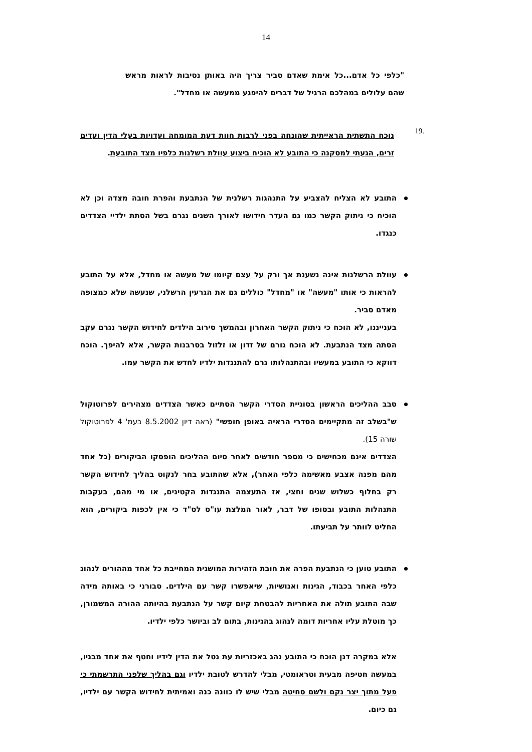14
"כלפי כל אדם...כל אימת שאדם סביר צריך היה באותן נסיבות לראות מראש שהם עלולים במהלכם הרגיל של דברים להיפגע ממעשה או מחדל".
.19
נוכח התשתית הראייתית שהונחה בפני לרבות חוות דעת המומחה ועדויות בעלי הדין ועדים זרים, הגעתי למסקנה כי התובע לא הוכיח ביצוע עוולת רשלנות כלפיו מצד התובעת.
התובע לא הצליח להצביע על התנהגות רשלנית של הנתבעת והפרת חובה מצדה וכן לא הוכיח כי ניתוק הקשר כמו גם העדר חידושו לאורך השנים נגרם בשל הסתת ילדיי הצדדים כנגדו.
עוולת הרשלנות אינה נשענת אך ורק על עצם קיומו של מעשה או מחדל, אלא על התובע להראות כי אותו "מעשה" או "מחדל" כוללים גם את הגרעין הרשלני, שנעשה שלא כמצופה מאדם סביר.
בענייננו, לא הוכח כי ניתוק הקשר האחרון ובהמשך סירוב הילדים לחידוש הקשר נגרם עקב הסתה מצד הנתבעת. לא הוכח גורם של זדון או זלזול בסרבנות הקשר, אלא להיפך. הוכח דווקא כי התובע במעשיו ובהתנהלותו גרם להתנגדות ילדיו לחדש את הקשר עמו.
סבב ההליכים הראשון בסוגיית הסדרי הקשר הסתיים כאשר הצדדים מצהירים לפרוטוקול ש"בשלב זה מתקיימים הסדרי הראיה באופן חופשי" (ראה דיון 8.5.2002 בעמ' 4 לפרוטוקול שורה 15).
הצדדים אינם מכחישים כי מספר חודשים לאחר סיום ההליכים הופסקו הביקורים (כל אחד מהם מפנה אצבע מאשימה כלפי האחר), אלא שהתובע בחר לנקוט בהליך לחידוש הקשר רק בחלוף כשלוש שנים וחצי, אז התעצמה התנגדות הקטינים, או מי מהם, בעקבות התנהלות התובע ובסופו של דבר, לאור המלצת עו"ס לס"ד כי אין לכפות ביקורים, הוא החליט לוותר על תביעתו.
התובע טוען כי הנתבעת הפרה את חובת הזהירות המושגית המחייבת כל אחד מההורים לנהוג כלפי האחר בכבוד, הגינות ואנושיות, שיאפשרו קשר עם הילדים. סבורני כי באותה מידה שבה התובע תולה את האחריות להבטחת קיום קשר על הנתבעת בהיותה ההורה המשמורן, כך מוטלת עליו אחריות דומה לנהוג בהגינות, בתום לב וביושר כלפי ילדיו.
אלא במקרה דנן הוכח כי התובע נהג באכזריות עת נטל את הדין לידיו וחטף את אחד מבניו, במעשה חטיפה מבעית וטראומטי, מבלי להדרש לטובת ילדיו וגם בהליך שלפני התרשמתי כי פעל מתוך יצר נקם ולשם סחיטה מבלי שיש לו כוונה כנה ואמיתית לחידוש הקשר עם ילדיו, גם כיום.